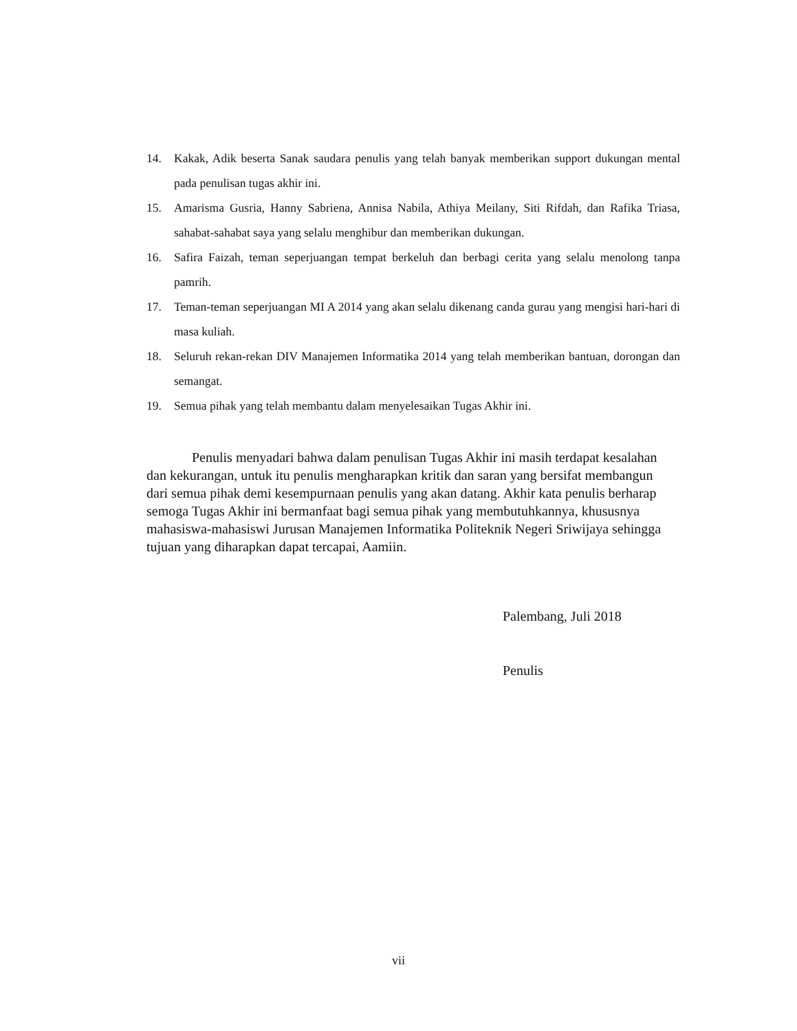14. Kakak, Adik beserta Sanak saudara penulis yang telah banyak memberikan support dukungan mental pada penulisan tugas akhir ini.
15. Amarisma Gusria, Hanny Sabriena, Annisa Nabila, Athiya Meilany, Siti Rifdah, dan Rafika Triasa, sahabat-sahabat saya yang selalu menghibur dan memberikan dukungan.
16. Safira Faizah, teman seperjuangan tempat berkeluh dan berbagi cerita yang selalu menolong tanpa pamrih.
17. Teman-teman seperjuangan MI A 2014 yang akan selalu dikenang canda gurau yang mengisi hari-hari di masa kuliah.
18. Seluruh rekan-rekan DIV Manajemen Informatika 2014 yang telah memberikan bantuan, dorongan dan semangat.
19. Semua pihak yang telah membantu dalam menyelesaikan Tugas Akhir ini.
Penulis menyadari bahwa dalam penulisan Tugas Akhir ini masih terdapat kesalahan dan kekurangan, untuk itu penulis mengharapkan kritik dan saran yang bersifat membangun dari semua pihak demi kesempurnaan penulis yang akan datang. Akhir kata penulis berharap semoga Tugas Akhir ini bermanfaat bagi semua pihak yang membutuhkannya, khususnya mahasiswa-mahasiswi Jurusan Manajemen Informatika Politeknik Negeri Sriwijaya sehingga tujuan yang diharapkan dapat tercapai, Aamiin.
Palembang, Juli 2018
Penulis
vii